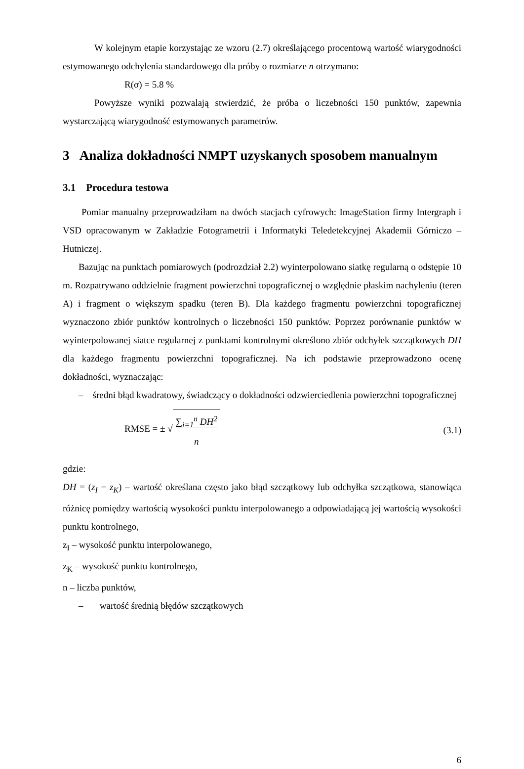W kolejnym etapie korzystając ze wzoru (2.7) określającego procentową wartość wiarygodności estymowanego odchylenia standardowego dla próby o rozmiarze n otrzymano:
R(σ) = 5.8 %
Powyższe wyniki pozwalają stwierdzić, że próba o liczebności 150 punktów, zapewnia wystarczającą wiarygodność estymowanych parametrów.
3 Analiza dokładności NMPT uzyskanych sposobem manualnym
3.1 Procedura testowa
Pomiar manualny przeprowadziłam na dwóch stacjach cyfrowych: ImageStation firmy Intergraph i VSD opracowanym w Zakładzie Fotogrametrii i Informatyki Teledetekcyjnej Akademii Górniczo – Hutniczej.
Bazując na punktach pomiarowych (podrozdział 2.2) wyinterpolowano siatkę regularną o odstępie 10 m. Rozpatrywano oddzielnie fragment powierzchni topograficznej o względnie płaskim nachyleniu (teren A) i fragment o większym spadku (teren B). Dla każdego fragmentu powierzchni topograficznej wyznaczono zbiór punktów kontrolnych o liczebności 150 punktów. Poprzez porównanie punktów w wyinterpolowanej siatce regularnej z punktami kontrolnymi określono zbiór odchyłek szczątkowych DH dla każdego fragmentu powierzchni topograficznej. Na ich podstawie przeprowadzono ocenę dokładności, wyznaczając:
– średni błąd kwadratowy, świadczący o dokładności odzwierciedlenia powierzchni topograficznej
RMSE = ± √ ∑<sub>i=1</sub><sup>n</sup> DH<sup>2</sup>
n (3.1)
gdzie:
DH = (z<sub>I</sub> − z<sub>K</sub>) – wartość określana często jako błąd szczątkowy lub odchyłka szczątkowa, stanowiąca różnicę pomiędzy wartością wysokości punktu interpolowanego a odpowiadającą jej wartością wysokości punktu kontrolnego,
z<sub>I</sub> – wysokość punktu interpolowanego,
z<sub>K</sub> – wysokość punktu kontrolnego,
n – liczba punktów,
– wartość średnią błędów szczątkowych
6